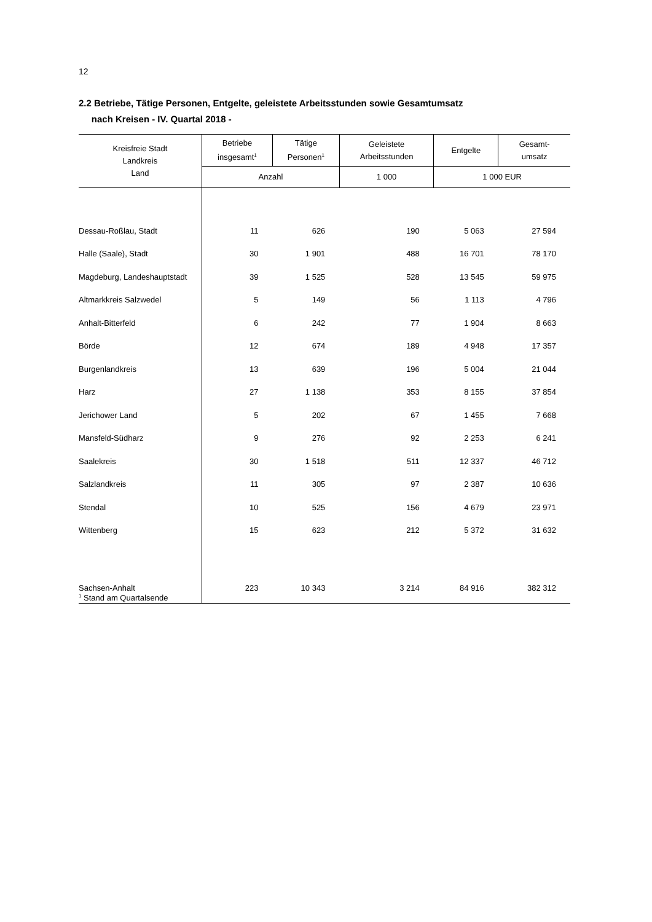12
2.2 Betriebe, Tätige Personen, Entgelte, geleistete Arbeitsstunden sowie Gesamtumsatz
nach Kreisen - IV. Quartal 2018 -
| Kreisfreie Stadt Landkreis Land | Betriebe insgesamt<sup>1</sup> | Tätige Personen<sup>1</sup> | Geleistete Arbeitsstunden | Entgelte | Gesamt- umsatz |
| --- | --- | --- | --- | --- | --- |
| | Anzahl | | 1 000 | 1 000 EUR | |
| Dessau-Roßlau, Stadt | 11 | 626 | 190 | 5 063 | 27 594 |
| Halle (Saale), Stadt | 30 | 1 901 | 488 | 16 701 | 78 170 |
| Magdeburg, Landeshauptstadt | 39 | 1 525 | 528 | 13 545 | 59 975 |
| Altmarkkreis Salzwedel | 5 | 149 | 56 | 1 113 | 4 796 |
| Anhalt-Bitterfeld | 6 | 242 | 77 | 1 904 | 8 663 |
| Börde | 12 | 674 | 189 | 4 948 | 17 357 |
| Burgenlandkreis | 13 | 639 | 196 | 5 004 | 21 044 |
| Harz | 27 | 1 138 | 353 | 8 155 | 37 854 |
| Jerichower Land | 5 | 202 | 67 | 1 455 | 7 668 |
| Mansfeld-Südharz | 9 | 276 | 92 | 2 253 | 6 241 |
| Saalekreis | 30 | 1 518 | 511 | 12 337 | 46 712 |
| Salzlandkreis | 11 | 305 | 97 | 2 387 | 10 636 |
| Stendal | 10 | 525 | 156 | 4 679 | 23 971 |
| Wittenberg | 15 | 623 | 212 | 5 372 | 31 632 |
| Sachsen-Anhalt | 223 | 10 343 | 3 214 | 84 916 | 382 312 |
<sup>1</sup> Stand am Quartalsende